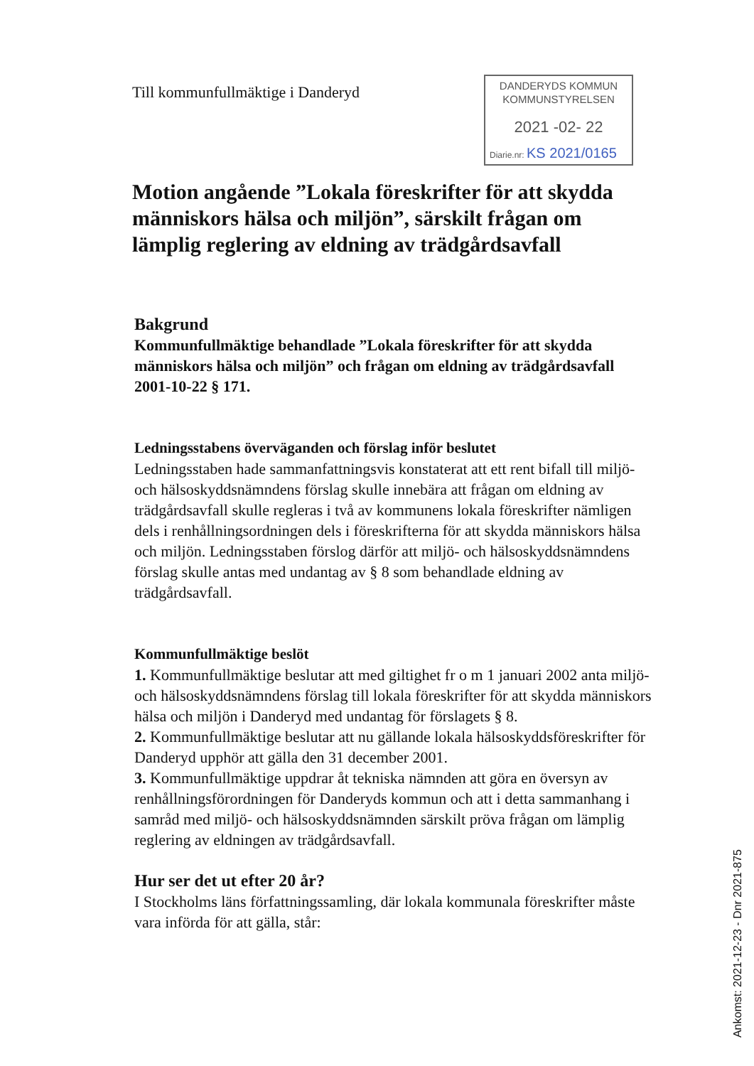Till kommunfullmäktige i Danderyd
DANDERYDS KOMMUN
KOMMUNSTYRELSEN
2021 -02- 22
Diarie.nr: KS 2021/0165
Motion angående ”Lokala föreskrifter för att skydda människors hälsa och miljön”, särskilt frågan om lämplig reglering av eldning av trädgårdsavfall
Bakgrund
Kommunfullmäktige behandlade ”Lokala föreskrifter för att skydda människors hälsa och miljön” och frågan om eldning av trädgårdsavfall 2001-10-22 § 171.
Ledningsstabens överväganden och förslag inför beslutet
Ledningsstaben hade sammanfattningsvis konstaterat att ett rent bifall till miljö- och hälsoskyddsnämndens förslag skulle innebära att frågan om eldning av trädgårdsavfall skulle regleras i två av kommunens lokala föreskrifter nämligen dels i renhållningsordningen dels i föreskrifterna för att skydda människors hälsa och miljön. Ledningsstaben förslog därför att miljö- och hälsoskyddsnämndens förslag skulle antas med undantag av § 8 som behandlade eldning av trädgårdsavfall.
Kommunfullmäktige beslöt
1. Kommunfullmäktige beslutar att med giltighet fr o m 1 januari 2002 anta miljö- och hälsoskyddsnämndens förslag till lokala föreskrifter för att skydda människors hälsa och miljön i Danderyd med undantag för förslagets § 8.
2. Kommunfullmäktige beslutar att nu gällande lokala hälsoskyddsföreskrifter för Danderyd upphör att gälla den 31 december 2001.
3. Kommunfullmäktige uppdrar åt tekniska nämnden att göra en översyn av renhållningsförordningen för Danderyds kommun och att i detta sammanhang i samråd med miljö- och hälsoskyddsnämnden särskilt pröva frågan om lämplig reglering av eldningen av trädgårdsavfall.
Hur ser det ut efter 20 år?
I Stockholms läns författningssamling, där lokala kommunala föreskrifter måste vara införda för att gälla, står:
Ankomst: 2021-12-23 - Dnr 2021-875